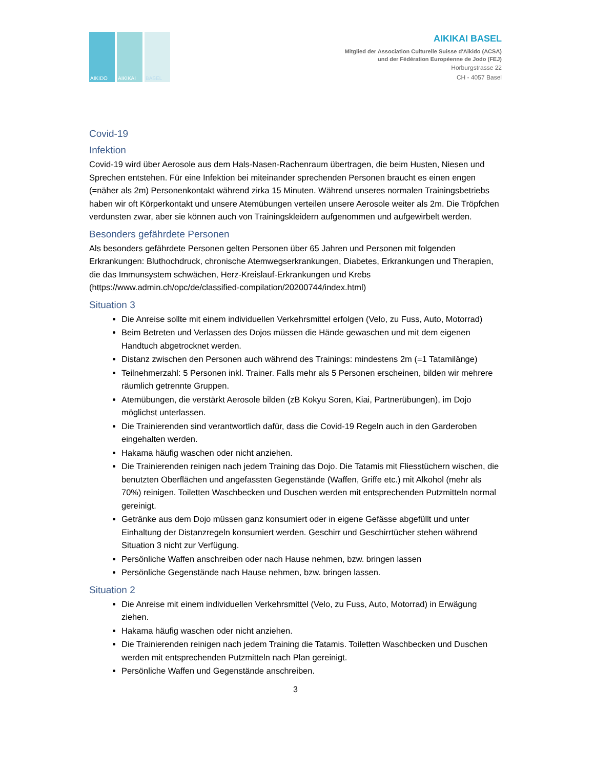AIKIDO AIKIKAI BASEL
AIKIKAI BASEL
Mitglied der Association Culturelle Suisse d'Aikido (ACSA)
und der Fédération Européenne de Jodo (FEJ)
Horburgstrasse 22
CH - 4057 Basel
Covid-19
Infektion
Covid-19 wird über Aerosole aus dem Hals-Nasen-Rachenraum übertragen, die beim Husten, Niesen und Sprechen entstehen. Für eine Infektion bei miteinander sprechenden Personen braucht es einen engen (=näher als 2m) Personenkontakt während zirka 15 Minuten. Während unseres normalen Trainingsbetriebs haben wir oft Körperkontakt und unsere Atemübungen verteilen unsere Aerosole weiter als 2m. Die Tröpfchen verdunsten zwar, aber sie können auch von Trainingskleidern aufgenommen und aufgewirbelt werden.
Besonders gefährdete Personen
Als besonders gefährdete Personen gelten Personen über 65 Jahren und Personen mit folgenden Erkrankungen: Bluthochdruck, chronische Atemwegserkrankungen, Diabetes, Erkrankungen und Therapien, die das Immunsystem schwächen, Herz-Kreislauf-Erkrankungen und Krebs (https://www.admin.ch/opc/de/classified-compilation/20200744/index.html)
Situation 3
Die Anreise sollte mit einem individuellen Verkehrsmittel erfolgen (Velo, zu Fuss, Auto, Motorrad)
Beim Betreten und Verlassen des Dojos müssen die Hände gewaschen und mit dem eigenen Handtuch abgetrocknet werden.
Distanz zwischen den Personen auch während des Trainings: mindestens 2m (=1 Tatamilänge)
Teilnehmerzahl: 5 Personen inkl. Trainer. Falls mehr als 5 Personen erscheinen, bilden wir mehrere räumlich getrennte Gruppen.
Atemübungen, die verstärkt Aerosole bilden (zB Kokyu Soren, Kiai, Partnerübungen), im Dojo möglichst unterlassen.
Die Trainierenden sind verantwortlich dafür, dass die Covid-19 Regeln auch in den Garderoben eingehalten werden.
Hakama häufig waschen oder nicht anziehen.
Die Trainierenden reinigen nach jedem Training das Dojo. Die Tatamis mit Fliesstüchern wischen, die benutzten Oberflächen und angefassten Gegenstände (Waffen, Griffe etc.) mit Alkohol (mehr als 70%) reinigen. Toiletten Waschbecken und Duschen werden mit entsprechenden Putzmitteln normal gereinigt.
Getränke aus dem Dojo müssen ganz konsumiert oder in eigene Gefässe abgefüllt und unter Einhaltung der Distanzregeln konsumiert werden. Geschirr und Geschirrtücher stehen während Situation 3 nicht zur Verfügung.
Persönliche Waffen anschreiben oder nach Hause nehmen, bzw. bringen lassen
Persönliche Gegenstände nach Hause nehmen, bzw. bringen lassen.
Situation 2
Die Anreise mit einem individuellen Verkehrsmittel (Velo, zu Fuss, Auto, Motorrad) in Erwägung ziehen.
Hakama häufig waschen oder nicht anziehen.
Die Trainierenden reinigen nach jedem Training die Tatamis. Toiletten Waschbecken und Duschen werden mit entsprechenden Putzmitteln nach Plan gereinigt.
Persönliche Waffen und Gegenstände anschreiben.
3